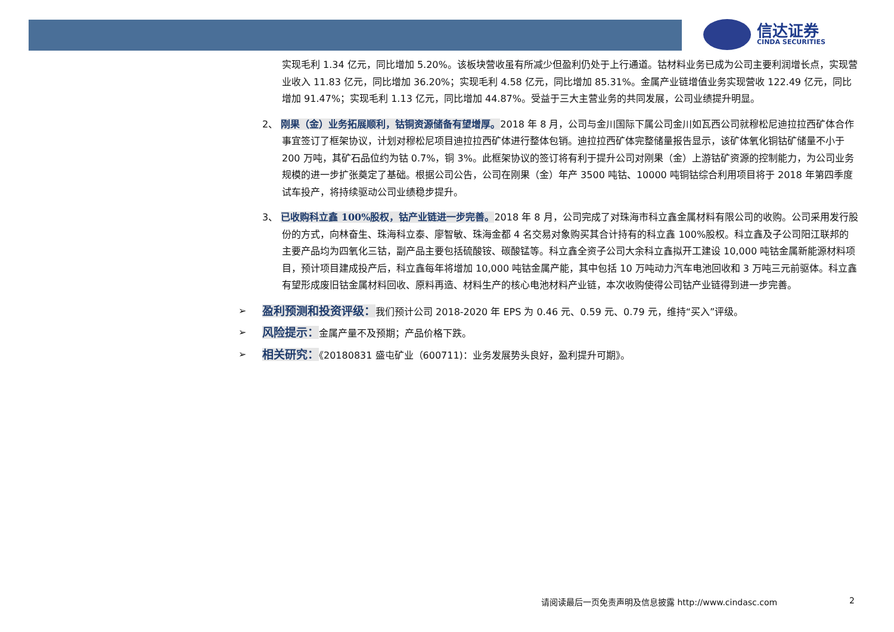信达证券
CINDA SECURITIES
实现毛利 1.34 亿元，同比增加 5.20%。该板块营收虽有所减少但盈利仍处于上行通道。钴材料业务已成为公司主要利润增长点，实现营业收入 11.83 亿元，同比增加 36.20%；实现毛利 4.58 亿元，同比增加 85.31%。金属产业链增值业务实现营收 122.49 亿元，同比增加 91.47%；实现毛利 1.13 亿元，同比增加 44.87%。受益于三大主营业务的共同发展，公司业绩提升明显。
2、 刚果（金）业务拓展顺利，钴铜资源储备有望增厚。2018 年 8 月，公司与金川国际下属公司金川如瓦西公司就穆松尼迪拉拉西矿体合作事宜签订了框架协议，计划对穆松尼项目迪拉拉西矿体进行整体包销。迪拉拉西矿体完整储量报告显示，该矿体氧化铜钴矿储量不小于 200 万吨，其矿石品位约为钴 0.7%，铜 3%。此框架协议的签订将有利于提升公司对刚果（金）上游钴矿资源的控制能力，为公司业务规模的进一步扩张奠定了基础。根据公司公告，公司在刚果（金）年产 3500 吨钴、10000 吨铜钴综合利用项目将于 2018 年第四季度试车投产，将持续驱动公司业绩稳步提升。
3、 已收购科立鑫 100%股权，钴产业链进一步完善。2018 年 8 月，公司完成了对珠海市科立鑫金属材料有限公司的收购。公司采用发行股份的方式，向林奋生、珠海科立泰、廖智敏、珠海金都 4 名交易对象购买其合计持有的科立鑫 100%股权。科立鑫及子公司阳江联邦的主要产品均为四氧化三钴，副产品主要包括硫酸铵、碳酸锰等。科立鑫全资子公司大余科立鑫拟开工建设 10,000 吨钴金属新能源材料项目，预计项目建成投产后，科立鑫每年将增加 10,000 吨钴金属产能，其中包括 10 万吨动力汽车电池回收和 3 万吨三元前驱体。科立鑫有望形成废旧钴金属材料回收、原料再造、材料生产的核心电池材料产业链，本次收购使得公司钴产业链得到进一步完善。
➢ 盈利预测和投资评级：我们预计公司 2018-2020 年 EPS 为 0.46 元、0.59 元、0.79 元，维持“买入”评级。
➢ 风险提示：金属产量不及预期；产品价格下跌。
➢ 相关研究：《20180831 盛屯矿业（600711)：业务发展势头良好，盈利提升可期》。
请阅读最后一页免责声明及信息披露 http://www.cindasc.com
2